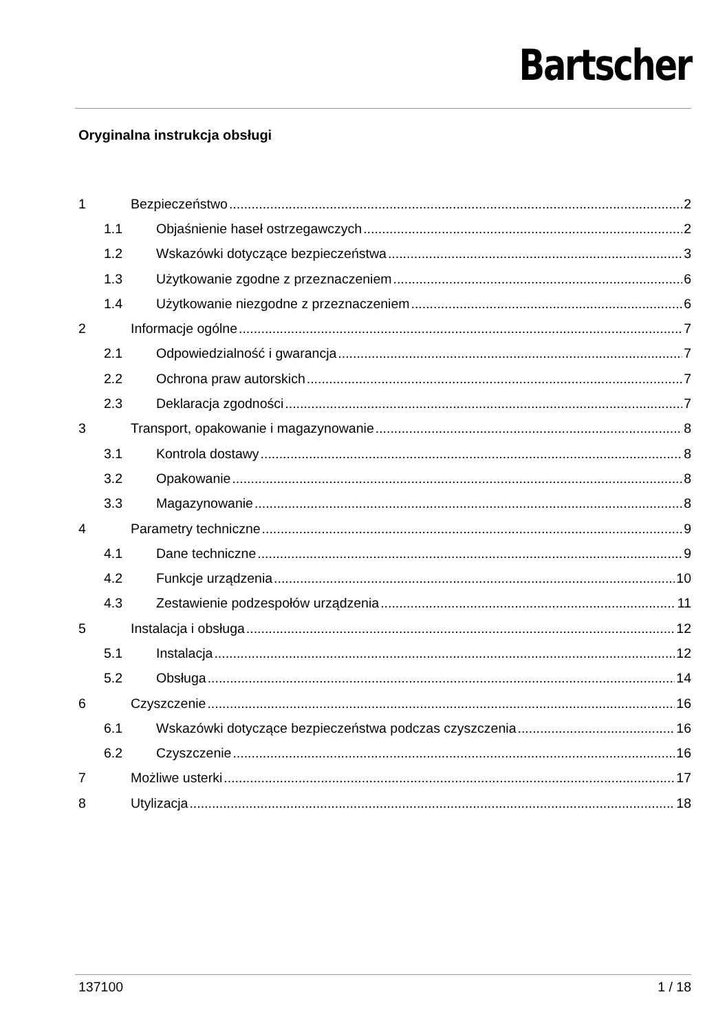Bartscher
Oryginalna instrukcja obsługi
1 Bezpieczeństwo 2
1.1 Objaśnienie haseł ostrzegawczych 2
1.2 Wskazówki dotyczące bezpieczeństwa 3
1.3 Użytkowanie zgodne z przeznaczeniem 6
1.4 Użytkowanie niezgodne z przeznaczeniem 6
2 Informacje ogólne 7
2.1 Odpowiedzialność i gwarancja 7
2.2 Ochrona praw autorskich 7
2.3 Deklaracja zgodności 7
3 Transport, opakowanie i magazynowanie 8
3.1 Kontrola dostawy 8
3.2 Opakowanie 8
3.3 Magazynowanie 8
4 Parametry techniczne 9
4.1 Dane techniczne 9
4.2 Funkcje urządzenia 10
4.3 Zestawienie podzespołów urządzenia 11
5 Instalacja i obsługa 12
5.1 Instalacja 12
5.2 Obsługa 14
6 Czyszczenie 16
6.1 Wskazówki dotyczące bezpieczeństwa podczas czyszczenia 16
6.2 Czyszczenie 16
7 Możliwe usterki 17
8 Utylizacja 18
137100 1 / 18